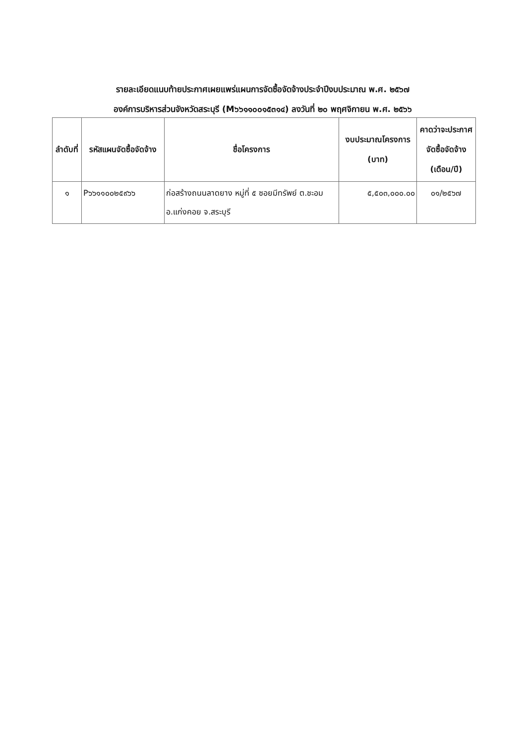รายละเอียดแนบท้ายประกาศเผยแพร่แผนการจัดซื้อจัดจ้างประจำปีงบประมาณ พ.ศ. ๒๕๖๗
องค์การบริหารส่วนจังหวัดสระบุรี (M๖๖๑๑๐๐๑๕๓๑๔) ลงวันที่ ๒๐ พฤศจิกายน พ.ศ. ๒๕๖๖
| ลำดับที่ | รหัสแผนจัดซื้อจัดจ้าง | ชื่อโครงการ | งบประมาณโครงการ (บาท) | คาดว่าจะประกาศจัดซื้อจัดจ้าง (เดือน/ปี) |
| --- | --- | --- | --- | --- |
| ๑ | P๖๖๑๑๐๐๒๕๙๖๖ | ก่อสร้างถนนลาดยาง หมู่ที่ ๕ ซอยมีทรัพย์ ต.ชะอม อ.แก่งคอย จ.สระบุรี | ๕,๕๐๓,๐๐๐.๐๐ | ๐๑/๒๕๖๗ |